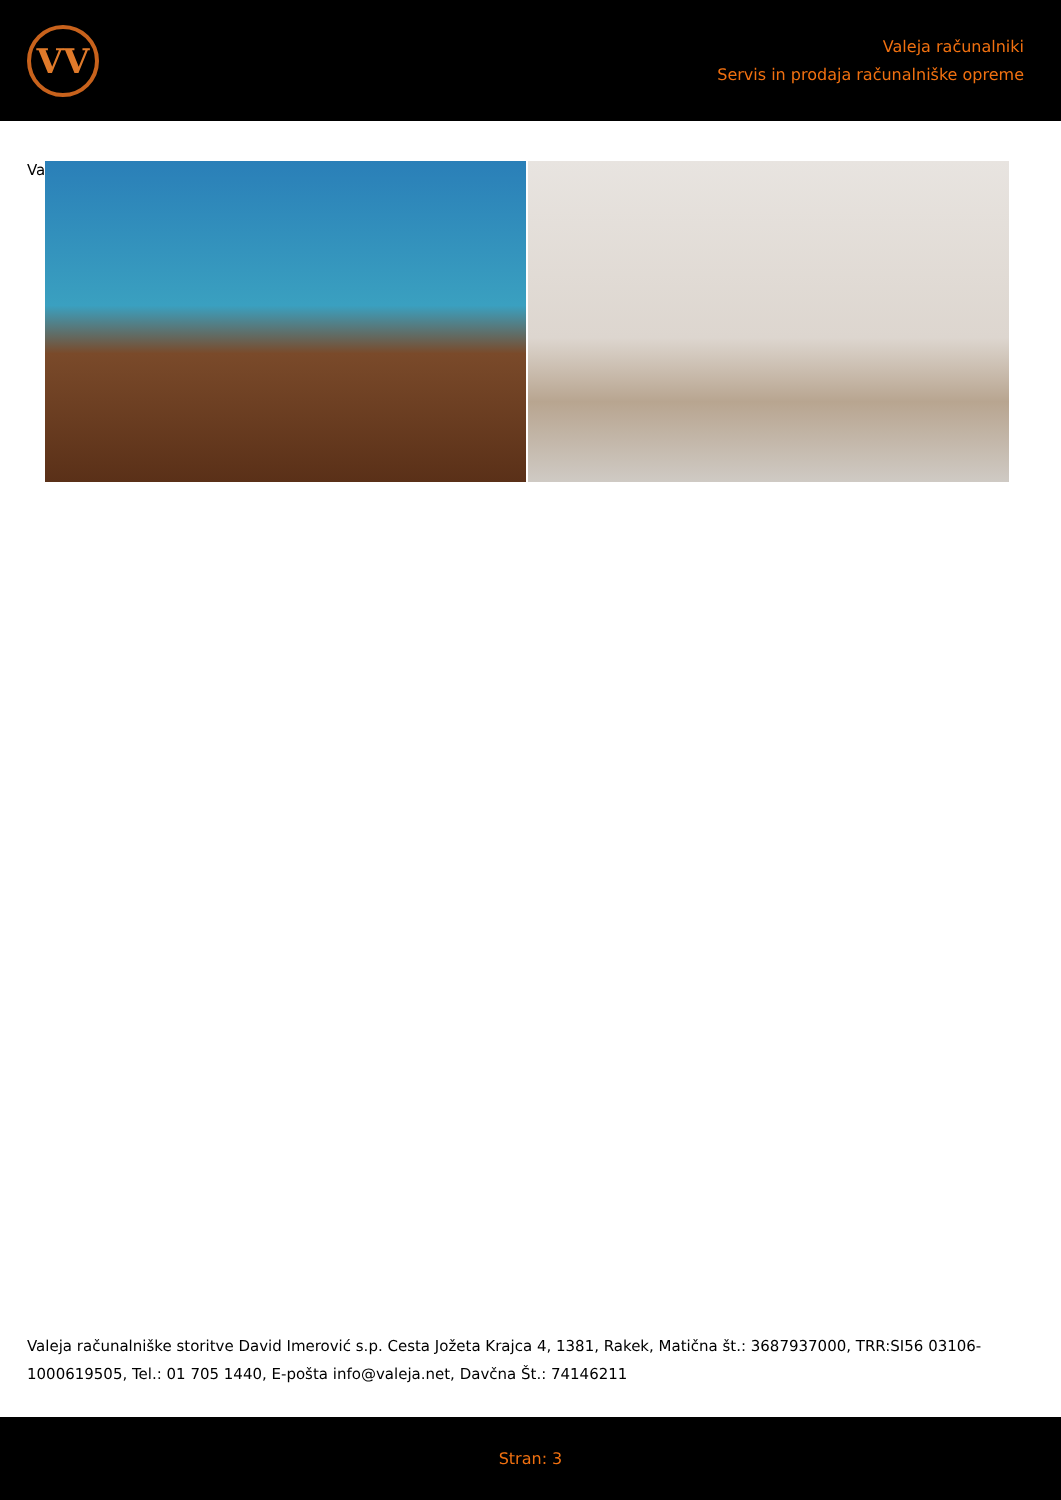VV
Valeja računalniki
Servis in prodaja računalniške opreme
Va
Valeja računalniške storitve David Imerović s.p. Cesta Jožeta Krajca 4, 1381, Rakek, Matična št.: 3687937000, TRR:SI56 03106-1000619505, Tel.: 01 705 1440, E-pošta info@valeja.net, Davčna Št.: 74146211
Stran: 3